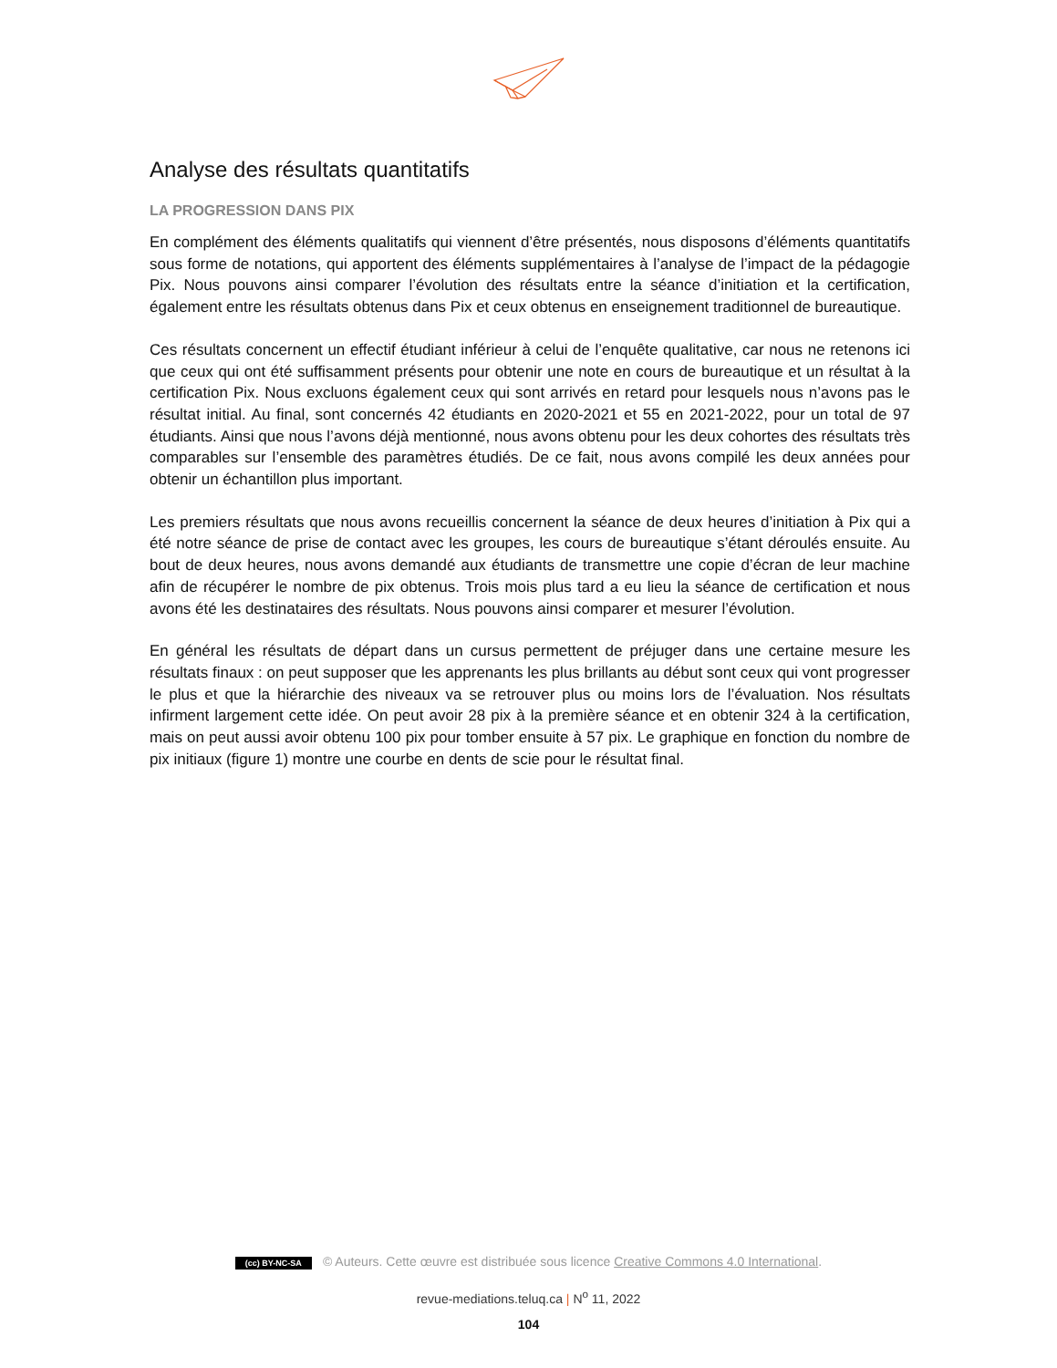Analyse des résultats quantitatifs
LA PROGRESSION DANS PIX
En complément des éléments qualitatifs qui viennent d’être présentés, nous disposons d’éléments quantitatifs sous forme de notations, qui apportent des éléments supplémentaires à l’analyse de l’impact de la pédagogie Pix. Nous pouvons ainsi comparer l’évolution des résultats entre la séance d’initiation et la certification, également entre les résultats obtenus dans Pix et ceux obtenus en enseignement traditionnel de bureautique.
Ces résultats concernent un effectif étudiant inférieur à celui de l’enquête qualitative, car nous ne retenons ici que ceux qui ont été suffisamment présents pour obtenir une note en cours de bureautique et un résultat à la certification Pix. Nous excluons également ceux qui sont arrivés en retard pour lesquels nous n’avons pas le résultat initial. Au final, sont concernés 42 étudiants en 2020-2021 et 55 en 2021-2022, pour un total de 97 étudiants. Ainsi que nous l’avons déjà mentionné, nous avons obtenu pour les deux cohortes des résultats très comparables sur l’ensemble des paramètres étudiés. De ce fait, nous avons compilé les deux années pour obtenir un échantillon plus important.
Les premiers résultats que nous avons recueillis concernent la séance de deux heures d’initiation à Pix qui a été notre séance de prise de contact avec les groupes, les cours de bureautique s’étant déroulés ensuite. Au bout de deux heures, nous avons demandé aux étudiants de transmettre une copie d’écran de leur machine afin de récupérer le nombre de pix obtenus. Trois mois plus tard a eu lieu la séance de certification et nous avons été les destinataires des résultats. Nous pouvons ainsi comparer et mesurer l’évolution.
En général les résultats de départ dans un cursus permettent de préjuger dans une certaine mesure les résultats finaux : on peut supposer que les apprenants les plus brillants au début sont ceux qui vont progresser le plus et que la hiérarchie des niveaux va se retrouver plus ou moins lors de l’évaluation. Nos résultats infirment largement cette idée. On peut avoir 28 pix à la première séance et en obtenir 324 à la certification, mais on peut aussi avoir obtenu 100 pix pour tomber ensuite à 57 pix. Le graphique en fonction du nombre de pix initiaux (figure 1) montre une courbe en dents de scie pour le résultat final.
(cc) BY-NC-SA © Auteurs. Cette œuvre est distribuée sous licence Creative Commons 4.0 International.
revue-mediations.teluq.ca | N<sup>o</sup> 11, 2022
104